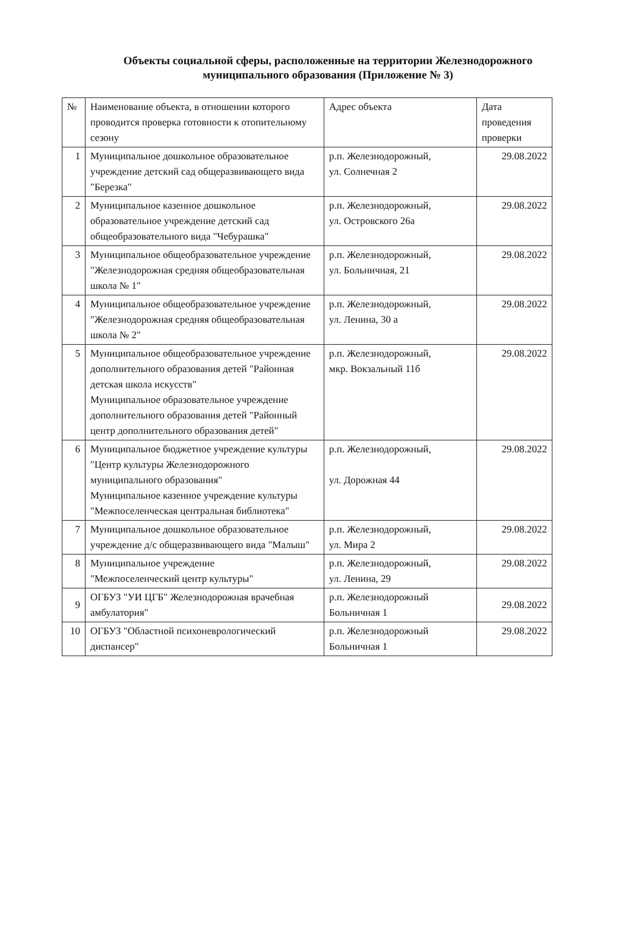Объекты социальной сферы, расположенные на территории Железнодорожного
муниципального образования (Приложение № 3)
| № | Наименование объекта, в отношении которого проводится проверка готовности к отопительному сезону | Адрес объекта | Дата проведения проверки |
| --- | --- | --- | --- |
| 1 | Муниципальное дошкольное образовательное учреждение детский сад общеразвивающего вида "Березка" | р.п. Железнодорожный, ул. Солнечная 2 | 29.08.2022 |
| 2 | Муниципальное казенное дошкольное образовательное учреждение детский сад общеобразовательного вида "Чебурашка" | р.п. Железнодорожный, ул. Островского 26а | 29.08.2022 |
| 3 | Муниципальное общеобразовательное учреждение "Железнодорожная средняя общеобразовательная школа № 1" | р.п. Железнодорожный, ул. Больничная, 21 | 29.08.2022 |
| 4 | Муниципальное общеобразовательное учреждение "Железнодорожная средняя общеобразовательная школа № 2" | р.п. Железнодорожный, ул. Ленина, 30 а | 29.08.2022 |
| 5 | Муниципальное общеобразовательное учреждение дополнительного образования детей "Районная детская школа искусств" Муниципальное образовательное учреждение дополнительного образования детей "Районный центр дополнительного образования детей" | р.п. Железнодорожный, мкр. Вокзальный 11б | 29.08.2022 |
| 6 | Муниципальное бюджетное учреждение культуры "Центр культуры Железнодорожного муниципального образования" Муниципальное казенное учреждение культуры "Межпоселенческая центральная библиотека" | р.п. Железнодорожный, ул. Дорожная 44 | 29.08.2022 |
| 7 | Муниципальное дошкольное образовательное учреждение д/с общеразвивающего вида "Малыш" | р.п. Железнодорожный, ул. Мира 2 | 29.08.2022 |
| 8 | Муниципальное учреждение "Межпоселенческий центр культуры" | р.п. Железнодорожный, ул. Ленина, 29 | 29.08.2022 |
| 9 | ОГБУЗ "УИ ЦГБ" Железнодорожная врачебная амбулатория" | р.п. Железнодорожный Больничная 1 | 29.08.2022 |
| 10 | ОГБУЗ "Областной психоневрологический диспансер" | р.п. Железнодорожный Больничная 1 | 29.08.2022 |